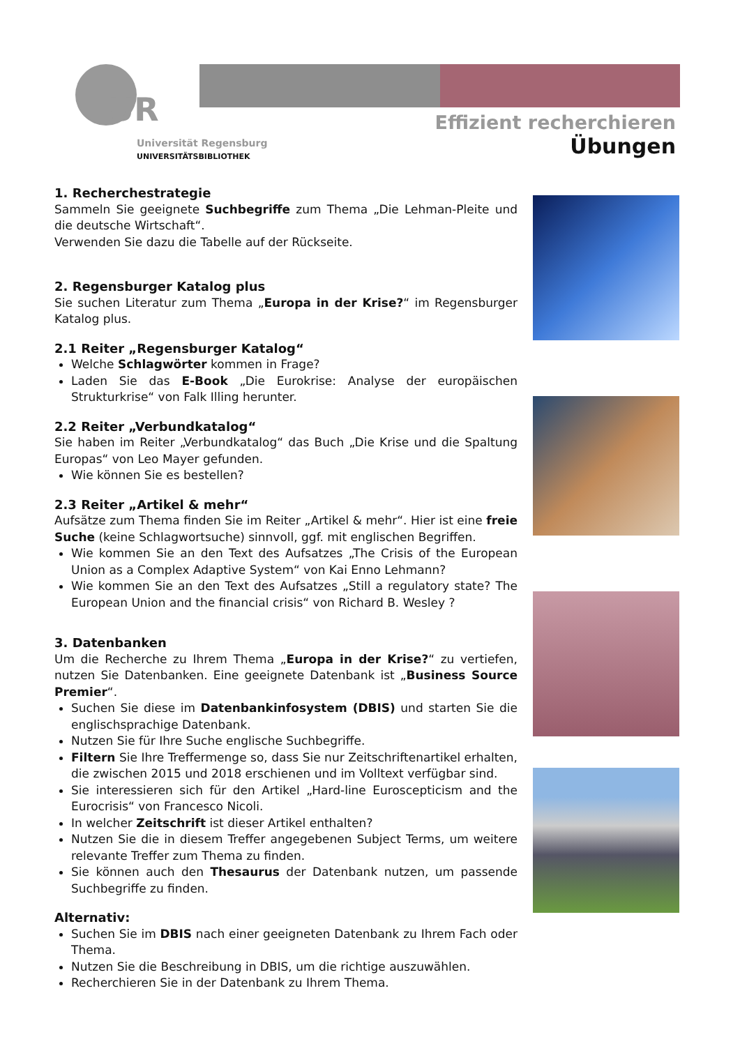UR
Universität Regensburg
UNIVERSITÄTSBIBLIOTHEK
Effizient recherchieren
Übungen
1. Recherchestrategie
Sammeln Sie geeignete Suchbegriffe zum Thema „Die Lehman-Pleite und die deutsche Wirtschaft“.
Verwenden Sie dazu die Tabelle auf der Rückseite.
2. Regensburger Katalog plus
Sie suchen Literatur zum Thema „Europa in der Krise?“ im Regensburger Katalog plus.
2.1 Reiter „Regensburger Katalog“
Welche Schlagwörter kommen in Frage?
Laden Sie das E-Book „Die Eurokrise: Analyse der europäischen Strukturkrise“ von Falk Illing herunter.
2.2 Reiter „Verbundkatalog“
Sie haben im Reiter „Verbundkatalog“ das Buch „Die Krise und die Spaltung Europas“ von Leo Mayer gefunden.
Wie können Sie es bestellen?
2.3 Reiter „Artikel & mehr“
Aufsätze zum Thema finden Sie im Reiter „Artikel & mehr“. Hier ist eine freie Suche (keine Schlagwortsuche) sinnvoll, ggf. mit englischen Begriffen.
Wie kommen Sie an den Text des Aufsatzes „The Crisis of the European Union as a Complex Adaptive System“ von Kai Enno Lehmann?
Wie kommen Sie an den Text des Aufsatzes „Still a regulatory state? The European Union and the financial crisis“ von Richard B. Wesley ?
3. Datenbanken
Um die Recherche zu Ihrem Thema „Europa in der Krise?“ zu vertiefen, nutzen Sie Datenbanken. Eine geeignete Datenbank ist „Business Source Premier“.
Suchen Sie diese im Datenbankinfosystem (DBIS) und starten Sie die englischsprachige Datenbank.
Nutzen Sie für Ihre Suche englische Suchbegriffe.
Filtern Sie Ihre Treffermenge so, dass Sie nur Zeitschriftenartikel erhalten, die zwischen 2015 und 2018 erschienen und im Volltext verfügbar sind.
Sie interessieren sich für den Artikel „Hard-line Euroscepticism and the Eurocrisis“ von Francesco Nicoli.
In welcher Zeitschrift ist dieser Artikel enthalten?
Nutzen Sie die in diesem Treffer angegebenen Subject Terms, um weitere relevante Treffer zum Thema zu finden.
Sie können auch den Thesaurus der Datenbank nutzen, um passende Suchbegriffe zu finden.
Alternativ:
Suchen Sie im DBIS nach einer geeigneten Datenbank zu Ihrem Fach oder Thema.
Nutzen Sie die Beschreibung in DBIS, um die richtige auszuwählen.
Recherchieren Sie in der Datenbank zu Ihrem Thema.